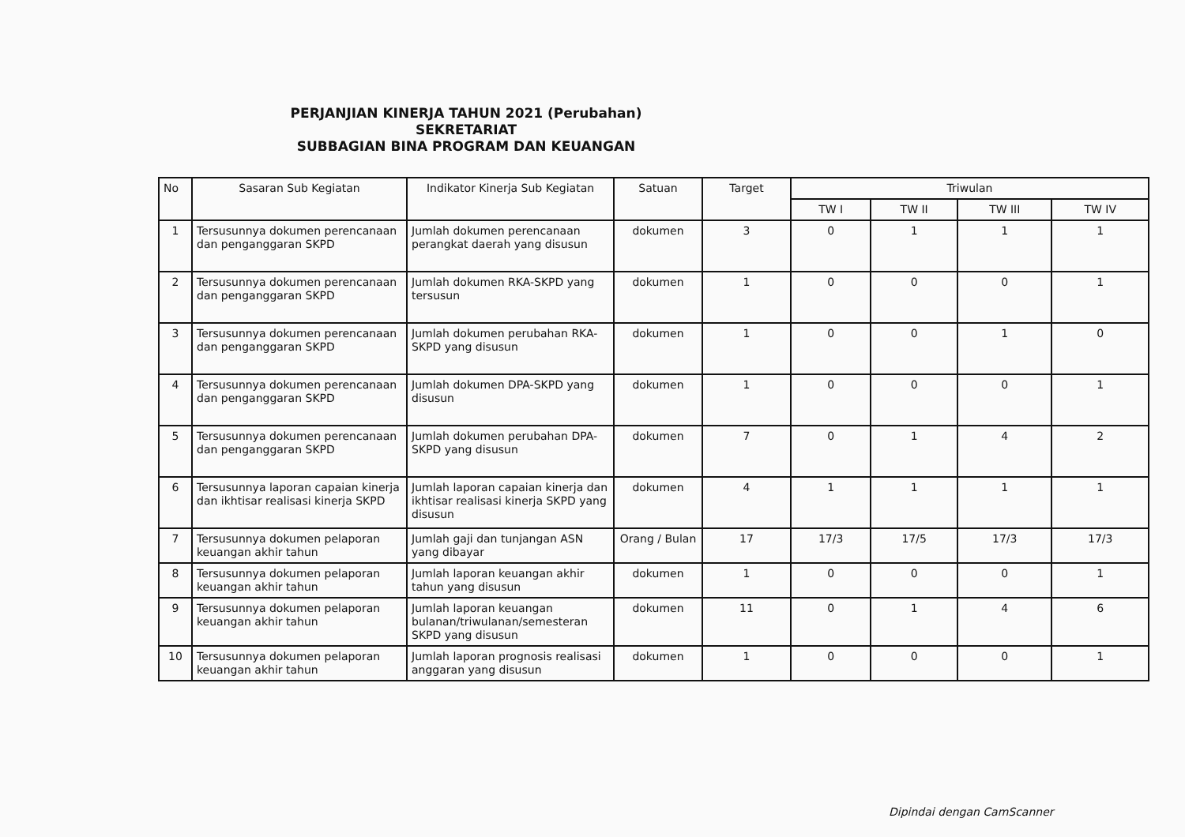PERJANJIAN KINERJA TAHUN 2021 (Perubahan)
SEKRETARIAT
SUBBAGIAN BINA PROGRAM DAN KEUANGAN
| No | Sasaran Sub Kegiatan | Indikator Kinerja Sub Kegiatan | Satuan | Target | Triwulan | | | |
| --- | --- | --- | --- | --- | --- | --- | --- | --- |
| | | | | | TW I | TW II | TW III | TW IV |
| 1 | Tersusunnya dokumen perencanaan dan penganggaran SKPD | Jumlah dokumen perencanaan perangkat daerah yang disusun | dokumen | 3 | 0 | 1 | 1 | 1 |
| 2 | Tersusunnya dokumen perencanaan dan penganggaran SKPD | Jumlah dokumen RKA-SKPD yang tersusun | dokumen | 1 | 0 | 0 | 0 | 1 |
| 3 | Tersusunnya dokumen perencanaan dan penganggaran SKPD | Jumlah dokumen perubahan RKA-SKPD yang disusun | dokumen | 1 | 0 | 0 | 1 | 0 |
| 4 | Tersusunnya dokumen perencanaan dan penganggaran SKPD | Jumlah dokumen DPA-SKPD yang disusun | dokumen | 1 | 0 | 0 | 0 | 1 |
| 5 | Tersusunnya dokumen perencanaan dan penganggaran SKPD | Jumlah dokumen perubahan DPA-SKPD yang disusun | dokumen | 7 | 0 | 1 | 4 | 2 |
| 6 | Tersusunnya laporan capaian kinerja dan ikhtisar realisasi kinerja SKPD | Jumlah laporan capaian kinerja dan ikhtisar realisasi kinerja SKPD yang disusun | dokumen | 4 | 1 | 1 | 1 | 1 |
| 7 | Tersusunnya dokumen pelaporan keuangan akhir tahun | Jumlah gaji dan tunjangan ASN yang dibayar | Orang / Bulan | 17 | 17/3 | 17/5 | 17/3 | 17/3 |
| 8 | Tersusunnya dokumen pelaporan keuangan akhir tahun | Jumlah laporan keuangan akhir tahun yang disusun | dokumen | 1 | 0 | 0 | 0 | 1 |
| 9 | Tersusunnya dokumen pelaporan keuangan akhir tahun | Jumlah laporan keuangan bulanan/triwulanan/semesteran SKPD yang disusun | dokumen | 11 | 0 | 1 | 4 | 6 |
| 10 | Tersusunnya dokumen pelaporan keuangan akhir tahun | Jumlah laporan prognosis realisasi anggaran yang disusun | dokumen | 1 | 0 | 0 | 0 | 1 |
Dipindai dengan CamScanner